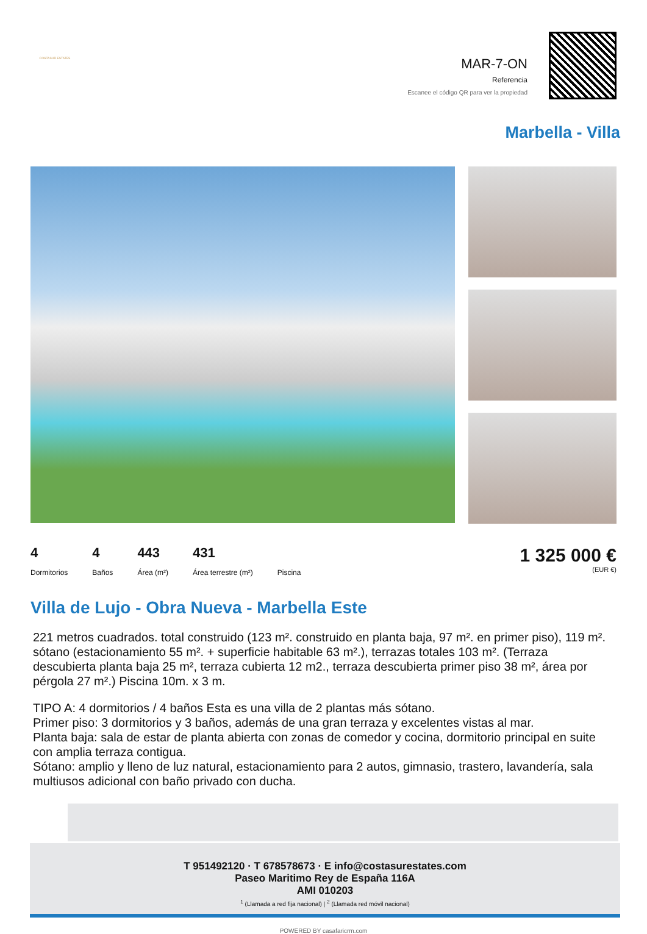COSTASUR ESTATES
MAR-7-ON
Referencia
Escanee el código QR para ver la propiedad
Marbella - Villa
4
Dormitorios
4
Baños
443
Área (m²)
431
Área terrestre (m²)
Piscina
1 325 000 €
(EUR €)
Villa de Lujo - Obra Nueva - Marbella Este
221 metros cuadrados. total construido (123 m². construido en planta baja, 97 m². en primer piso), 119 m². sótano (estacionamiento 55 m². + superficie habitable 63 m².), terrazas totales 103 m². (Terraza descubierta planta baja 25 m², terraza cubierta 12 m2., terraza descubierta primer piso 38 m², área por pérgola 27 m².) Piscina 10m. x 3 m.
TIPO A: 4 dormitorios / 4 baños Esta es una villa de 2 plantas más sótano.
Primer piso: 3 dormitorios y 3 baños, además de una gran terraza y excelentes vistas al mar.
Planta baja: sala de estar de planta abierta con zonas de comedor y cocina, dormitorio principal en suite con amplia terraza contigua.
Sótano: amplio y lleno de luz natural, estacionamiento para 2 autos, gimnasio, trastero, lavandería, sala multiusos adicional con baño privado con ducha.
T 951492120 · T 678578673 · E info@costasurestates.com
Paseo Maritimo Rey de España 116A
AMI 010203
<sup>1</sup> (Llamada a red fija nacional) | <sup>2</sup> (Llamada red móvil nacional)
POWERED BY casafaricrm.com